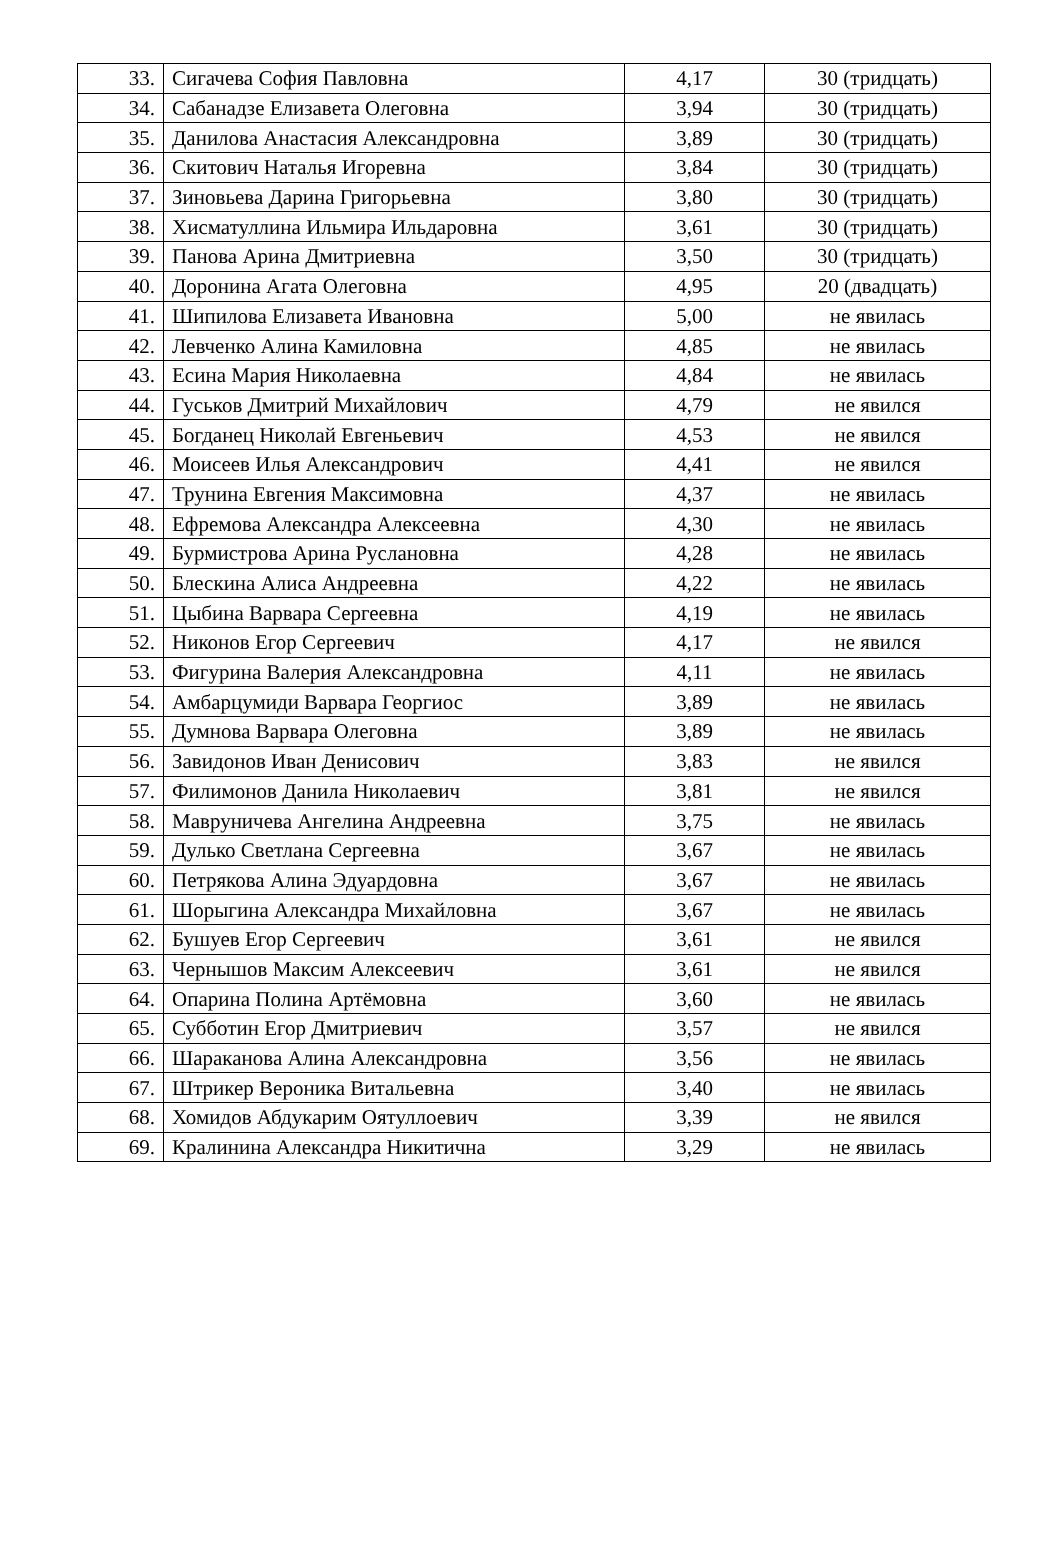| 33. | Сигачева София Павловна | 4,17 | 30 (тридцать) |
| 34. | Сабанадзе Елизавета Олеговна | 3,94 | 30 (тридцать) |
| 35. | Данилова Анастасия Александровна | 3,89 | 30 (тридцать) |
| 36. | Скитович Наталья Игоревна | 3,84 | 30 (тридцать) |
| 37. | Зиновьева Дарина Григорьевна | 3,80 | 30 (тридцать) |
| 38. | Хисматуллина Ильмира Ильдаровна | 3,61 | 30 (тридцать) |
| 39. | Панова Арина Дмитриевна | 3,50 | 30 (тридцать) |
| 40. | Доронина Агата Олеговна | 4,95 | 20 (двадцать) |
| 41. | Шипилова Елизавета Ивановна | 5,00 | не явилась |
| 42. | Левченко Алина Камиловна | 4,85 | не явилась |
| 43. | Есина Мария Николаевна | 4,84 | не явилась |
| 44. | Гуськов Дмитрий Михайлович | 4,79 | не явился |
| 45. | Богданец Николай Евгеньевич | 4,53 | не явился |
| 46. | Моисеев Илья Александрович | 4,41 | не явился |
| 47. | Трунина Евгения Максимовна | 4,37 | не явилась |
| 48. | Ефремова Александра Алексеевна | 4,30 | не явилась |
| 49. | Бурмистрова Арина Руслановна | 4,28 | не явилась |
| 50. | Блескина Алиса Андреевна | 4,22 | не явилась |
| 51. | Цыбина Варвара Сергеевна | 4,19 | не явилась |
| 52. | Никонов Егор Сергеевич | 4,17 | не явился |
| 53. | Фигурина Валерия Александровна | 4,11 | не явилась |
| 54. | Амбарцумиди Варвара Георгиос | 3,89 | не явилась |
| 55. | Думнова Варвара Олеговна | 3,89 | не явилась |
| 56. | Завидонов Иван Денисович | 3,83 | не явился |
| 57. | Филимонов Данила Николаевич | 3,81 | не явился |
| 58. | Мавруничева Ангелина Андреевна | 3,75 | не явилась |
| 59. | Дулько Светлана Сергеевна | 3,67 | не явилась |
| 60. | Петрякова Алина Эдуардовна | 3,67 | не явилась |
| 61. | Шорыгина Александра Михайловна | 3,67 | не явилась |
| 62. | Бушуев Егор Сергеевич | 3,61 | не явился |
| 63. | Чернышов Максим Алексеевич | 3,61 | не явился |
| 64. | Опарина Полина Артёмовна | 3,60 | не явилась |
| 65. | Субботин Егор Дмитриевич | 3,57 | не явился |
| 66. | Шараканова Алина Александровна | 3,56 | не явилась |
| 67. | Штрикер Вероника Витальевна | 3,40 | не явилась |
| 68. | Хомидов Абдукарим Оятуллоевич | 3,39 | не явился |
| 69. | Кралинина Александра Никитична | 3,29 | не явилась |